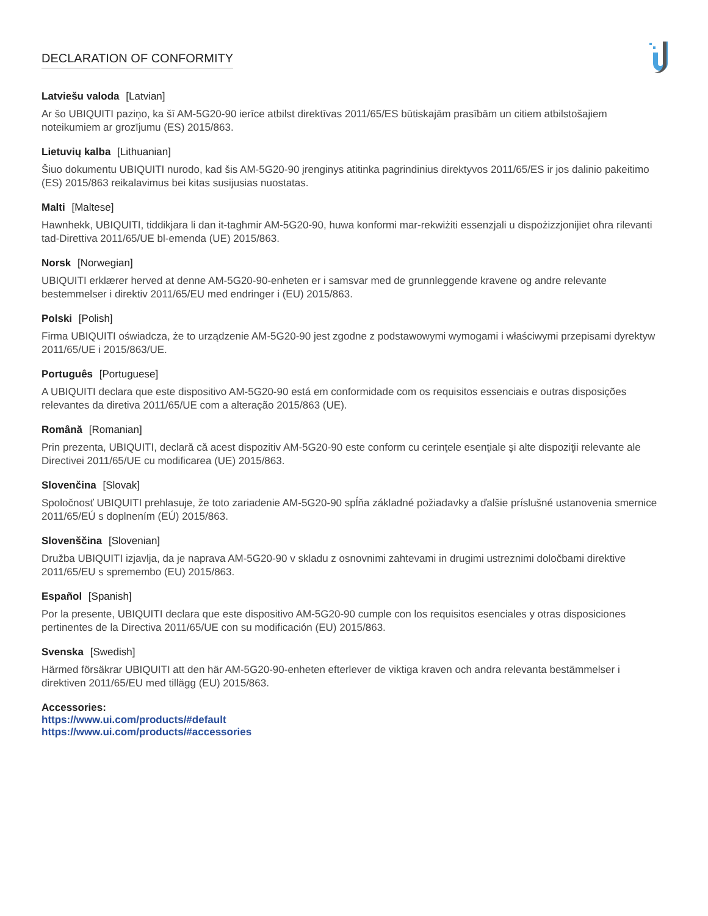DECLARATION OF CONFORMITY
Latviešu valoda [Latvian]
Ar šo UBIQUITI paziņo, ka šī AM-5G20-90 ierīce atbilst direktīvas 2011/65/ES būtiskajām prasībām un citiem atbilstošajiem noteikumiem ar grozījumu (ES) 2015/863.
Lietuvių kalba [Lithuanian]
Šiuo dokumentu UBIQUITI nurodo, kad šis AM-5G20-90 įrenginys atitinka pagrindinius direktyvos 2011/65/ES ir jos dalinio pakeitimo (ES) 2015/863 reikalavimus bei kitas susijusias nuostatas.
Malti [Maltese]
Hawnhekk, UBIQUITI, tiddikjara li dan it-tagħmir AM-5G20-90, huwa konformi mar-rekwiżiti essenzjali u dispożizzjonijiet oħra rilevanti tad-Direttiva 2011/65/UE bl-emenda (UE) 2015/863.
Norsk [Norwegian]
UBIQUITI erklærer herved at denne AM-5G20-90-enheten er i samsvar med de grunnleggende kravene og andre relevante bestemmelser i direktiv 2011/65/EU med endringer i (EU) 2015/863.
Polski [Polish]
Firma UBIQUITI oświadcza, że to urządzenie AM-5G20-90 jest zgodne z podstawowymi wymogami i właściwymi przepisami dyrektyw 2011/65/UE i 2015/863/UE.
Português [Portuguese]
A UBIQUITI declara que este dispositivo AM-5G20-90 está em conformidade com os requisitos essenciais e outras disposições relevantes da diretiva 2011/65/UE com a alteração 2015/863 (UE).
Română [Romanian]
Prin prezenta, UBIQUITI, declară că acest dispozitiv AM-5G20-90 este conform cu cerinţele esenţiale şi alte dispoziţii relevante ale Directivei 2011/65/UE cu modificarea (UE) 2015/863.
Slovenčina [Slovak]
Spoločnosť UBIQUITI prehlasuje, že toto zariadenie AM-5G20-90 spĺňa základné požiadavky a ďalšie príslušné ustanovenia smernice 2011/65/EÚ s doplnením (EÚ) 2015/863.
Slovenščina [Slovenian]
Družba UBIQUITI izjavlja, da je naprava AM-5G20-90 v skladu z osnovnimi zahtevami in drugimi ustreznimi določbami direktive 2011/65/EU s spremembo (EU) 2015/863.
Español [Spanish]
Por la presente, UBIQUITI declara que este dispositivo AM-5G20-90 cumple con los requisitos esenciales y otras disposiciones pertinentes de la Directiva 2011/65/UE con su modificación (EU) 2015/863.
Svenska [Swedish]
Härmed försäkrar UBIQUITI att den här AM-5G20-90-enheten efterlever de viktiga kraven och andra relevanta bestämmelser i direktiven 2011/65/EU med tillägg (EU) 2015/863.
Accessories:
https://www.ui.com/products/#default
https://www.ui.com/products/#accessories